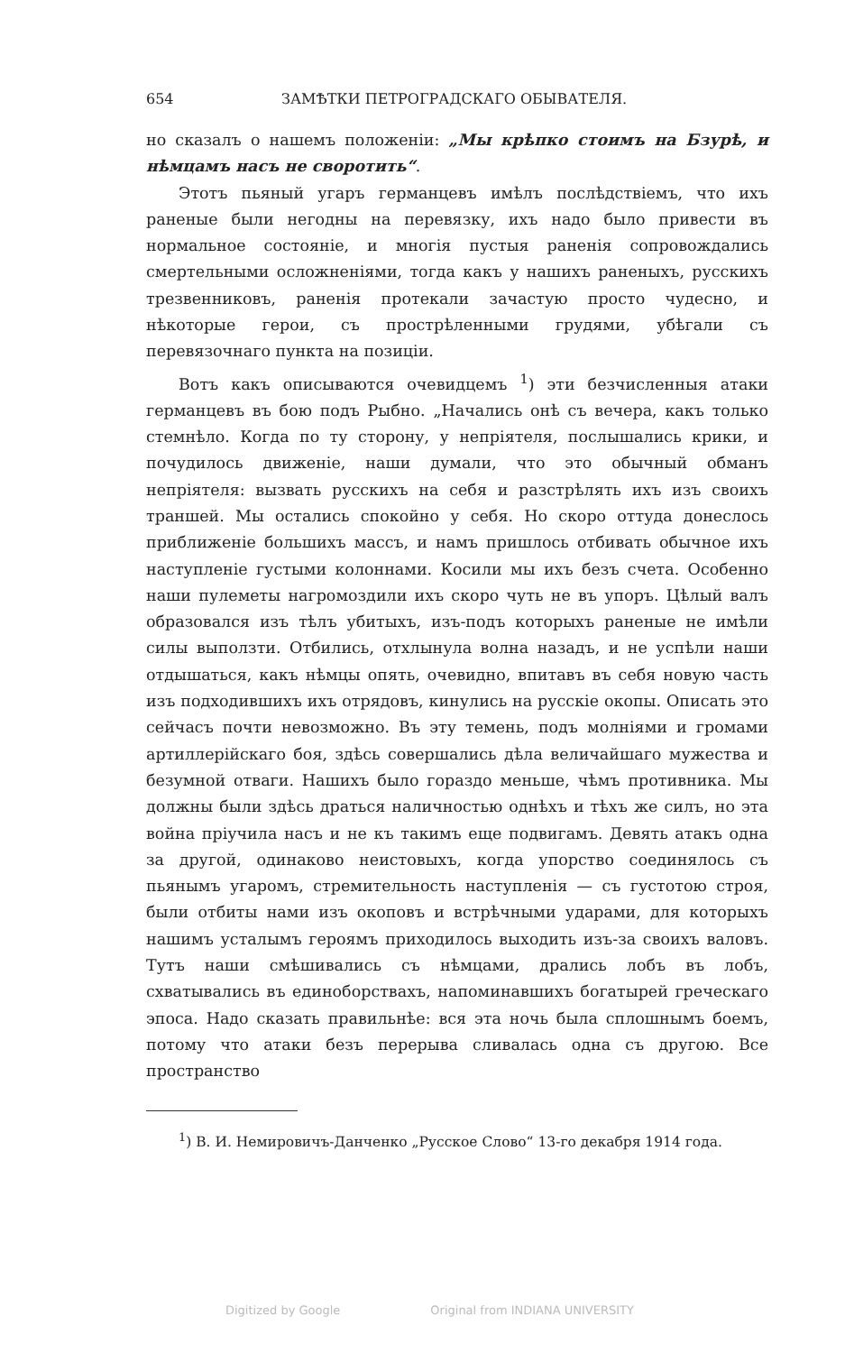654 ЗАМѢТКИ ПЕТРОГРАДСКАГО ОБЫВАТЕЛЯ.
но сказалъ о нашемъ положеніи: „Мы крѣпко стоимъ на Бзурѣ, и нѣмцамъ насъ не своротить“.
Этотъ пьяный угаръ германцевъ имѣлъ послѣдствіемъ, что ихъ раненые были негодны на перевязку, ихъ надо было привести въ нормальное состояніе, и многія пустыя раненія сопровождались смертельными осложненіями, тогда какъ у нашихъ раненыхъ, русскихъ трезвенниковъ, раненія протекали зачастую просто чудесно, и нѣкоторые герои, съ прострѣленными грудями, убѣгали съ перевязочнаго пункта на позиціи.
Вотъ какъ описываются очевидцемъ <sup>1</sup>) эти безчисленныя атаки германцевъ въ бою подъ Рыбно. „Начались онѣ съ вечера, какъ только стемнѣло. Когда по ту сторону, у непріятеля, послышались крики, и почудилось движеніе, наши думали, что это обычный обманъ непріятеля: вызвать русскихъ на себя и разстрѣлять ихъ изъ своихъ траншей. Мы остались спокойно у себя. Но скоро оттуда донеслось приближеніе большихъ массъ, и намъ пришлось отбивать обычное ихъ наступленіе густыми колоннами. Косили мы ихъ безъ счета. Особенно наши пулеметы нагромоздили ихъ скоро чуть не въ упоръ. Цѣлый валъ образовался изъ тѣлъ убитыхъ, изъ-подъ которыхъ раненые не имѣли силы выползти. Отбились, отхлынула волна назадъ, и не успѣли наши отдышаться, какъ нѣмцы опять, очевидно, впитавъ въ себя новую часть изъ подходившихъ ихъ отрядовъ, кинулись на русскіе окопы. Описать это сейчасъ почти невозможно. Въ эту темень, подъ молніями и громами артиллерійскаго боя, здѣсь совершались дѣла величайшаго мужества и безумной отваги. Нашихъ было гораздо меньше, чѣмъ противника. Мы должны были здѣсь драться наличностью однѣхъ и тѣхъ же силъ, но эта война пріучила насъ и не къ такимъ еще подвигамъ. Девять атакъ одна за другой, одинаково неистовыхъ, когда упорство соединялось съ пьянымъ угаромъ, стремительность наступленія — съ густотою строя, были отбиты нами изъ окоповъ и встрѣчными ударами, для которыхъ нашимъ усталымъ героямъ приходилось выходить изъ-за своихъ валовъ. Тутъ наши смѣшивались съ нѣмцами, дрались лобъ въ лобъ, схватывались въ единоборствахъ, напоминавшихъ богатырей греческаго эпоса. Надо сказать правильнѣе: вся эта ночь была сплошнымъ боемъ, потому что атаки безъ перерыва сливалась одна съ другою. Все пространство
<sup>1</sup>) В. И. Немировичъ-Данченко „Русское Слово“ 13-го декабря 1914 года.
Digitized by Google Original from INDIANA UNIVERSITY